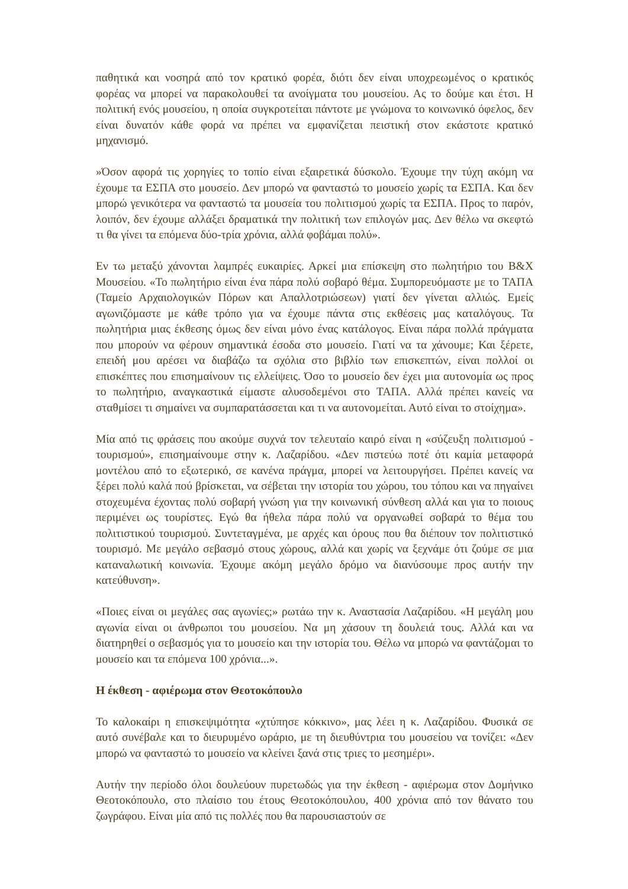παθητικά και νοσηρά από τον κρατικό φορέα, διότι δεν είναι υποχρεωμένος ο κρατικός φορέας να μπορεί να παρακολουθεί τα ανοίγματα του μουσείου. Ας το δούμε και έτσι. Η πολιτική ενός μουσείου, η οποία συγκροτείται πάντοτε με γνώμονα το κοινωνικό όφελος, δεν είναι δυνατόν κάθε φορά να πρέπει να εμφανίζεται πειστική στον εκάστοτε κρατικό μηχανισμό.
»Όσον αφορά τις χορηγίες το τοπίο είναι εξαιρετικά δύσκολο. Έχουμε την τύχη ακόμη να έχουμε τα ΕΣΠΑ στο μουσείο. Δεν μπορώ να φανταστώ το μουσείο χωρίς τα ΕΣΠΑ. Και δεν μπορώ γενικότερα να φανταστώ τα μουσεία του πολιτισμού χωρίς τα ΕΣΠΑ. Προς το παρόν, λοιπόν, δεν έχουμε αλλάξει δραματικά την πολιτική των επιλογών μας. Δεν θέλω να σκεφτώ τι θα γίνει τα επόμενα δύο-τρία χρόνια, αλλά φοβάμαι πολύ».
Εν τω μεταξύ χάνονται λαμπρές ευκαιρίες. Αρκεί μια επίσκεψη στο πωλητήριο του Β&Χ Μουσείου. «Το πωλητήριο είναι ένα πάρα πολύ σοβαρό θέμα. Συμπορευόμαστε με το ΤΑΠΑ (Ταμείο Αρχαιολογικών Πόρων και Απαλλοτριώσεων) γιατί δεν γίνεται αλλιώς. Εμείς αγωνιζόμαστε με κάθε τρόπο για να έχουμε πάντα στις εκθέσεις μας καταλόγους. Τα πωλητήρια μιας έκθεσης όμως δεν είναι μόνο ένας κατάλογος. Είναι πάρα πολλά πράγματα που μπορούν να φέρουν σημαντικά έσοδα στο μουσείο. Γιατί να τα χάνουμε; Και ξέρετε, επειδή μου αρέσει να διαβάζω τα σχόλια στο βιβλίο των επισκεπτών, είναι πολλοί οι επισκέπτες που επισημαίνουν τις ελλείψεις. Όσο το μουσείο δεν έχει μια αυτονομία ως προς το πωλητήριο, αναγκαστικά είμαστε αλυσοδεμένοι στο ΤΑΠΑ. Αλλά πρέπει κανείς να σταθμίσει τι σημαίνει να συμπαρατάσσεται και τι να αυτονομείται. Αυτό είναι το στοίχημα».
Μία από τις φράσεις που ακούμε συχνά τον τελευταίο καιρό είναι η «σύζευξη πολιτισμού - τουρισμού», επισημαίνουμε στην κ. Λαζαρίδου. «Δεν πιστεύω ποτέ ότι καμία μεταφορά μοντέλου από το εξωτερικό, σε κανένα πράγμα, μπορεί να λειτουργήσει. Πρέπει κανείς να ξέρει πολύ καλά πού βρίσκεται, να σέβεται την ιστορία του χώρου, του τόπου και να πηγαίνει στοχευμένα έχοντας πολύ σοβαρή γνώση για την κοινωνική σύνθεση αλλά και για το ποιους περιμένει ως τουρίστες. Εγώ θα ήθελα πάρα πολύ να οργανωθεί σοβαρά το θέμα του πολιτιστικού τουρισμού. Συντεταγμένα, με αρχές και όρους που θα διέπουν τον πολιτιστικό τουρισμό. Με μεγάλο σεβασμό στους χώρους, αλλά και χωρίς να ξεχνάμε ότι ζούμε σε μια καταναλωτική κοινωνία. Έχουμε ακόμη μεγάλο δρόμο να διανύσουμε προς αυτήν την κατεύθυνση».
«Ποιες είναι οι μεγάλες σας αγωνίες;» ρωτάω την κ. Αναστασία Λαζαρίδου. «Η μεγάλη μου αγωνία είναι οι άνθρωποι του μουσείου. Να μη χάσουν τη δουλειά τους. Αλλά και να διατηρηθεί ο σεβασμός για το μουσείο και την ιστορία του. Θέλω να μπορώ να φαντάζομαι το μουσείο και τα επόμενα 100 χρόνια...».
Η έκθεση - αφιέρωμα στον Θεοτοκόπουλο
Το καλοκαίρι η επισκεψιμότητα «χτύπησε κόκκινο», μας λέει η κ. Λαζαρίδου. Φυσικά σε αυτό συνέβαλε και το διευρυμένο ωράριο, με τη διευθύντρια του μουσείου να τονίζει: «Δεν μπορώ να φανταστώ το μουσείο να κλείνει ξανά στις τριες το μεσημέρι».
Αυτήν την περίοδο όλοι δουλεύουν πυρετωδώς για την έκθεση - αφιέρωμα στον Δομήνικο Θεοτοκόπουλο, στο πλαίσιο του έτους Θεοτοκόπουλου, 400 χρόνια από τον θάνατο του ζωγράφου. Είναι μία από τις πολλές που θα παρουσιαστούν σε